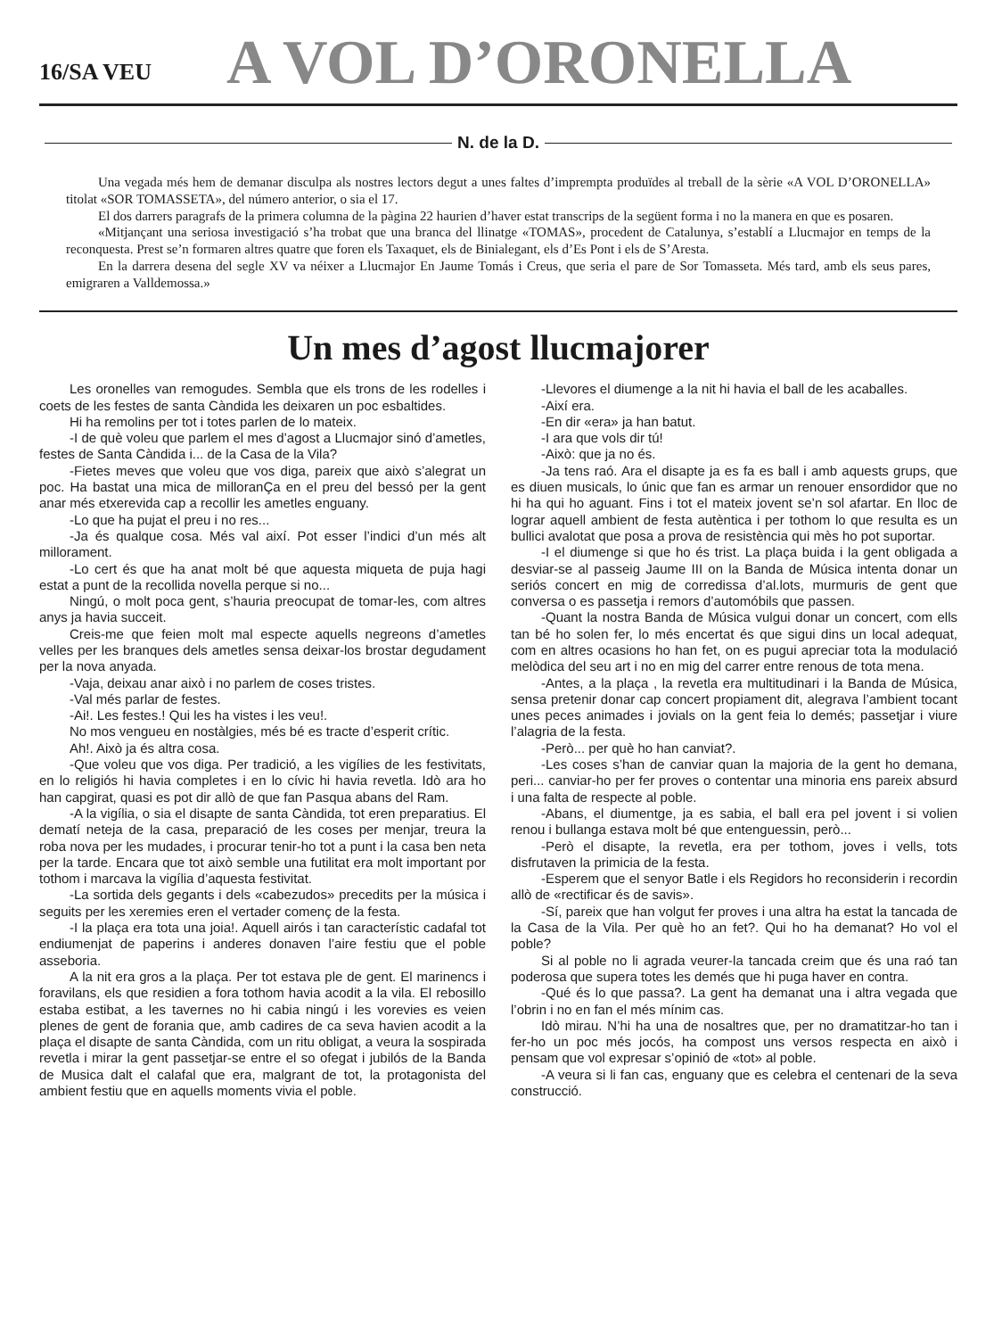16/SA VEU
A VOL D’ORONELLA
N. de la D.
Una vegada més hem de demanar disculpa als nostres lectors degut a unes faltes d’imprempta produïdes al treball de la sèrie «A VOL D’ORONELLA» titolat «SOR TOMASSETA», del número anterior, o sia el 17.
El dos darrers paragrafs de la primera columna de la pàgina 22 haurien d’haver estat transcrips de la següent forma i no la manera en que es posaren.
«Mitjançant una seriosa investigació s’ha trobat que una branca del llinatge «TOMAS», procedent de Catalunya, s’establí a Llucmajor en temps de la reconquesta. Prest se’n formaren altres quatre que foren els Taxaquet, els de Binialegant, els d’Es Pont i els de S’Aresta.
En la darrera desena del segle XV va néixer a Llucmajor En Jaume Tomás i Creus, que seria el pare de Sor Tomasseta. Més tard, amb els seus pares, emigraren a Valldemossa.»
Un mes d’agost llucmajorer
Les oronelles van remogudes. Sembla que els trons de les rodelles i coets de les festes de santa Càndida les deixaren un poc esbaltides.
Hi ha remolins per tot i totes parlen de lo mateix.
-I de què voleu que parlem el mes d’agost a Llucmajor sinó d’ametles, festes de Santa Càndida i... de la Casa de la Vila?
-Fietes meves que voleu que vos diga, pareix que això s’alegrat un poc. Ha bastat una mica de milloranÇa en el preu del bessó per la gent anar més etxerevida cap a recollir les ametles enguany.
-Lo que ha pujat el preu i no res...
-Ja és qualque cosa. Més val així. Pot esser l’indici d’un més alt millorament.
-Lo cert és que ha anat molt bé que aquesta miqueta de puja hagi estat a punt de la recollida novella perque si no...
Ningú, o molt poca gent, s’hauria preocupat de tomar-les, com altres anys ja havia succeit.
Creis-me que feien molt mal especte aquells negreons d’ametles velles per les branques dels ametles sensa deixar-los brostar degudament per la nova anyada.
-Vaja, deixau anar això i no parlem de coses tristes.
-Val més parlar de festes.
-Ai!. Les festes.! Qui les ha vistes i les veu!.
No mos vengueu en nostàlgies, més bé es tracte d’esperit crític.
Ah!. Això ja és altra cosa.
-Que voleu que vos diga. Per tradició, a les vigílies de les festivitats, en lo religiós hi havia completes i en lo cívic hi havia revetla. Idò ara ho han capgirat, quasi es pot dir allò de que fan Pasqua abans del Ram.
-A la vigília, o sia el disapte de santa Càndida, tot eren preparatius. El dematí neteja de la casa, preparació de les coses per menjar, treura la roba nova per les mudades, i procurar tenir-ho tot a punt i la casa ben neta per la tarde. Encara que tot això semble una futilitat era molt important por tothom i marcava la vigília d’aquesta festivitat.
-La sortida dels gegants i dels «cabezudos» precedits per la música i seguits per les xeremies eren el vertader començ de la festa.
-I la plaça era tota una joia!. Aquell airós i tan característic cadafal tot endiumenjat de paperins i anderes donaven l’aire festiu que el poble asseboria.
A la nit era gros a la plaça. Per tot estava ple de gent. El marinencs i foravilans, els que residien a fora tothom havia acodit a la vila. El rebosillo estaba estibat, a les tavernes no hi cabia ningú i les vorevies es veien plenes de gent de forania que, amb cadires de ca seva havien acodit a la plaça el disapte de santa Càndida, com un ritu obligat, a veura la sospirada revetla i mirar la gent passetjar-se entre el so ofegat i jubilós de la Banda de Musica dalt el calafal que era, malgrant de tot, la protagonista del ambient festiu que en aquells moments vivia el poble.
-Llevores el diumenge a la nit hi havia el ball de les acaballes.
-Així era.
-En dir «era» ja han batut.
-I ara que vols dir tú!
-Això: que ja no és.
-Ja tens raó. Ara el disapte ja es fa es ball i amb aquests grups, que es diuen musicals, lo únic que fan es armar un renouer ensordidor que no hi ha qui ho aguant. Fins i tot el mateix jovent se’n sol afartar. En lloc de lograr aquell ambient de festa autèntica i per tothom lo que resulta es un bullici avalotat que posa a prova de resistència qui mès ho pot suportar.
-I el diumenge si que ho és trist. La plaça buida i la gent obligada a desviar-se al passeig Jaume III on la Banda de Música intenta donar un seriós concert en mig de corredissa d’al.lots, murmuris de gent que conversa o es passetja i remors d’automóbils que passen.
-Quant la nostra Banda de Música vulgui donar un concert, com ells tan bé ho solen fer, lo més encertat és que sigui dins un local adequat, com en altres ocasions ho han fet, on es pugui apreciar tota la modulació melòdica del seu art i no en mig del carrer entre renous de tota mena.
-Antes, a la plaça , la revetla era multitudinari i la Banda de Música, sensa pretenir donar cap concert propiament dit, alegrava l’ambient tocant unes peces animades i jovials on la gent feia lo demés; passetjar i viure l’alagria de la festa.
-Però... per què ho han canviat?.
-Les coses s’han de canviar quan la majoria de la gent ho demana, peri... canviar-ho per fer proves o contentar una minoria ens pareix absurd i una falta de respecte al poble.
-Abans, el diumentge, ja es sabia, el ball era pel jovent i si volien renou i bullanga estava molt bé que entenguessin, però...
-Però el disapte, la revetla, era per tothom, joves i vells, tots disfrutaven la primicia de la festa.
-Esperem que el senyor Batle i els Regidors ho reconsiderin i recordin allò de «rectificar és de savis».
-Sí, pareix que han volgut fer proves i una altra ha estat la tancada de la Casa de la Vila. Per què ho an fet?. Qui ho ha demanat? Ho vol el poble?
Si al poble no li agrada veurer-la tancada creim que és una raó tan poderosa que supera totes les demés que hi puga haver en contra.
-Qué és lo que passa?. La gent ha demanat una i altra vegada que l’obrin i no en fan el més mínim cas.
Idò mirau. N’hi ha una de nosaltres que, per no dramatitzar-ho tan i fer-ho un poc més jocós, ha compost uns versos respecta en això i pensam que vol expresar s’opinió de «tot» al poble.
-A veura si li fan cas, enguany que es celebra el centenari de la seva construcció.